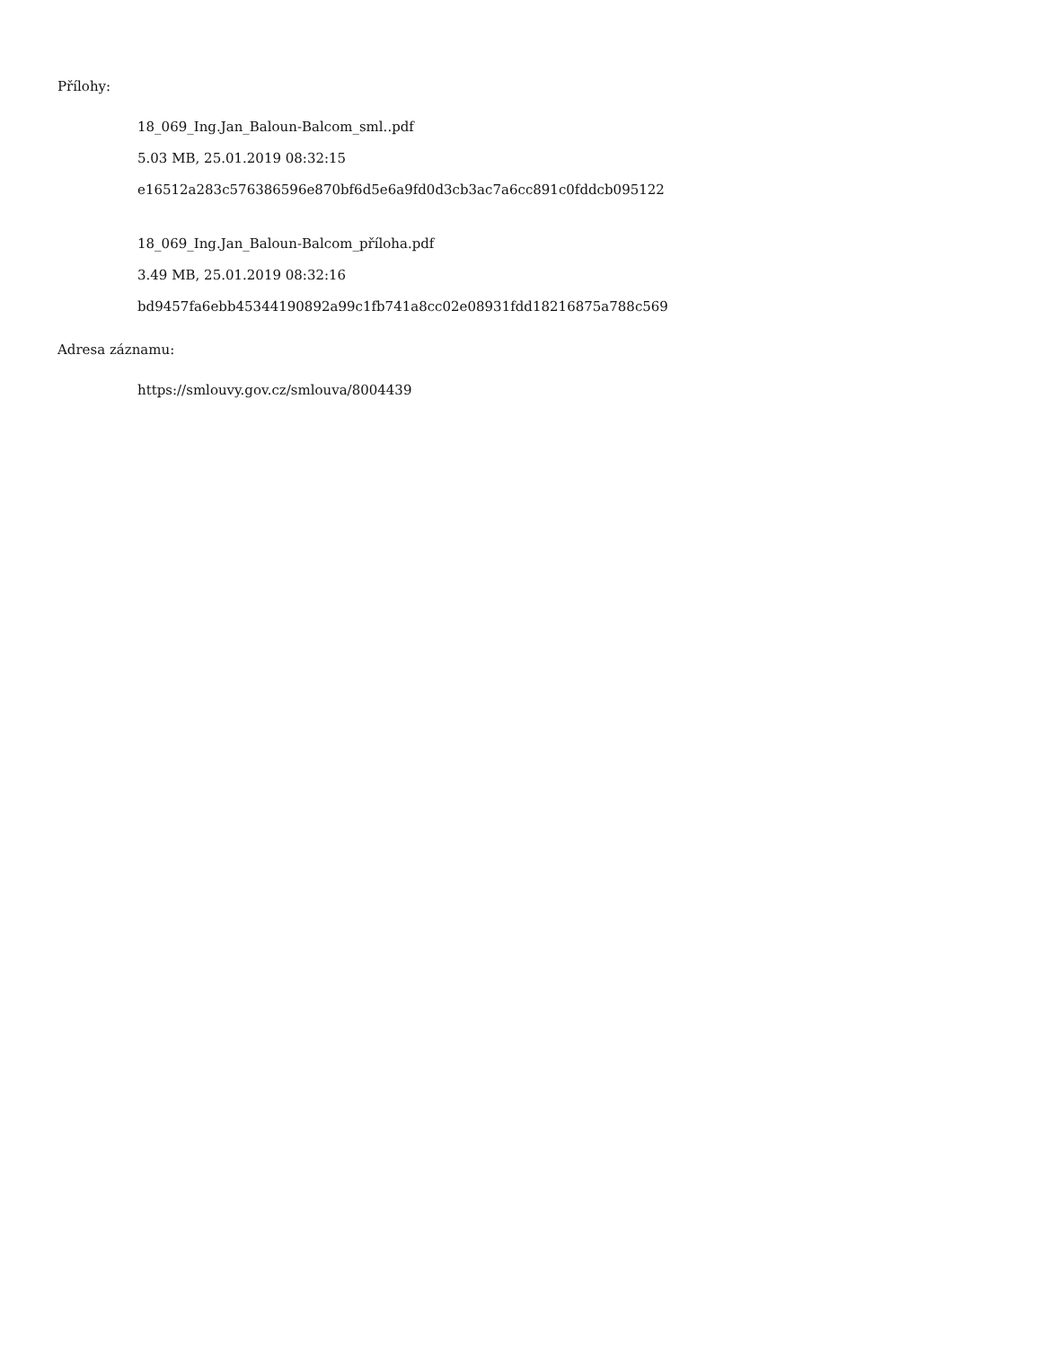Přílohy:
18_069_Ing.Jan_Baloun-Balcom_sml..pdf
5.03 MB, 25.01.2019 08:32:15
e16512a283c576386596e870bf6d5e6a9fd0d3cb3ac7a6cc891c0fddcb095122
18_069_Ing.Jan_Baloun-Balcom_příloha.pdf
3.49 MB, 25.01.2019 08:32:16
bd9457fa6ebb45344190892a99c1fb741a8cc02e08931fdd18216875a788c569
Adresa záznamu:
https://smlouvy.gov.cz/smlouva/8004439